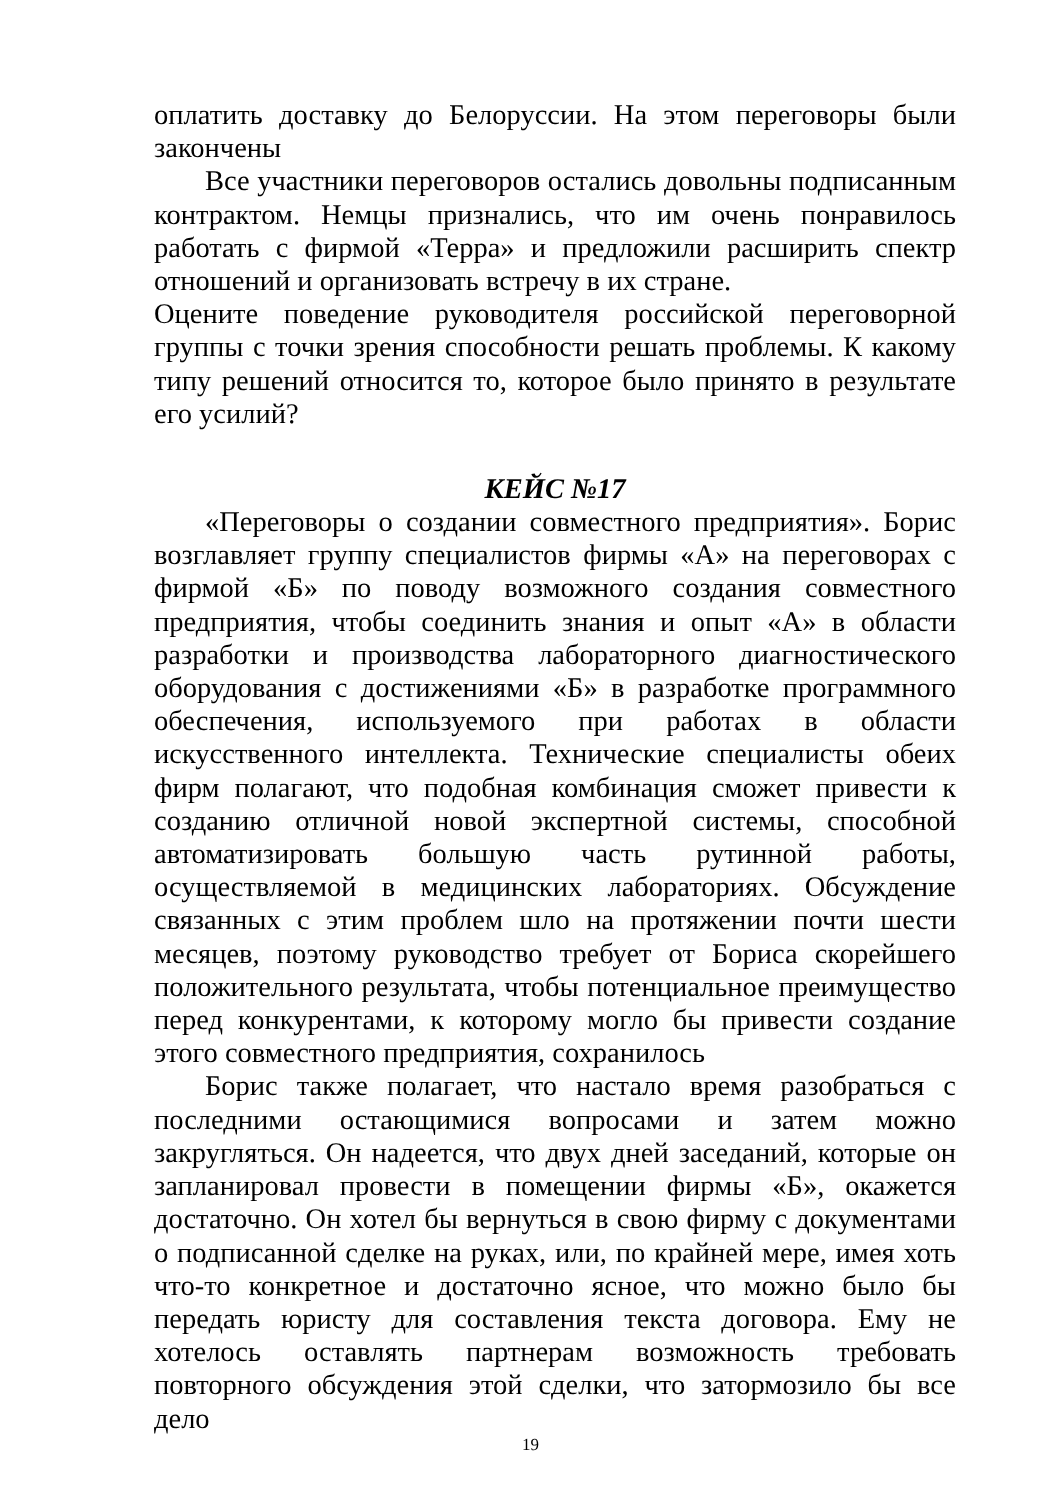оплатить доставку до Белоруссии. На этом переговоры были закончены
Все участники переговоров остались довольны подписанным контрактом. Немцы признались, что им очень понравилось работать с фирмой «Терра» и предложили расширить спектр отношений и организовать встречу в их стране.
Оцените поведение руководителя российской переговорной группы с точки зрения способности решать проблемы. К какому типу решений относится то, которое было принято в результате его усилий?
КЕЙС №17
«Переговоры о создании совместного предприятия». Борис возглавляет группу специалистов фирмы «А» на переговорах с фирмой «Б» по поводу возможного создания совместного предприятия, чтобы соединить знания и опыт «А» в области разработки и производства лабораторного диагностического оборудования с достижениями «Б» в разработке программного обеспечения, используемого при работах в области искусственного интеллекта. Технические специалисты обеих фирм полагают, что подобная комбинация сможет привести к созданию отличной новой экспертной системы, способной автоматизировать большую часть рутинной работы, осуществляемой в медицинских лабораториях. Обсуждение связанных с этим проблем шло на протяжении почти шести месяцев, поэтому руководство требует от Бориса скорейшего положительного результата, чтобы потенциальное преимущество перед конкурентами, к которому могло бы привести создание этого совместного предприятия, сохранилось
Борис также полагает, что настало время разобраться с последними остающимися вопросами и затем можно закругляться. Он надеется, что двух дней заседаний, которые он запланировал провести в помещении фирмы «Б», окажется достаточно. Он хотел бы вернуться в свою фирму с документами о подписанной сделке на руках, или, по крайней мере, имея хоть что-то конкретное и достаточно ясное, что можно было бы передать юристу для составления текста договора. Ему не хотелось оставлять партнерам возможность требовать повторного обсуждения этой сделки, что затормозило бы все дело
19